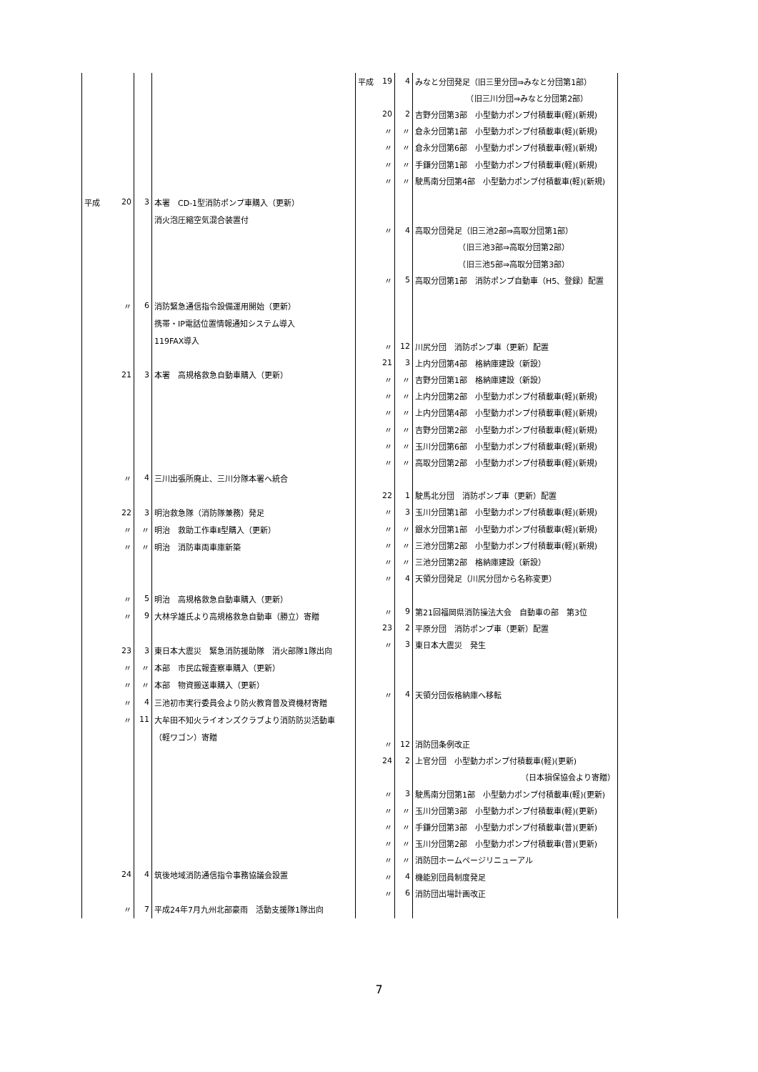| 平成 | 20 | 3 | 本署 CD-1型消防ポンプ車購入（更新） |
| | | | 消火泡圧縮空気混合装置付 |
| | 〃 | 6 | 消防緊急通信指令設備運用開始（更新） |
| | | | 携帯・IP電話位置情報通知システム導入 |
| | | | 119FAX導入 |
| | 21 | 3 | 本署 高規格救急自動車購入（更新） |
| | 〃 | 4 | 三川出張所廃止、三川分隊本署へ統合 |
| | 22 | 3 | 明治救急隊（消防隊兼務）発足 |
| | 〃 | 〃 | 明治 救助工作車Ⅱ型購入（更新） |
| | 〃 | 〃 | 明治 消防車両車庫新築 |
| | 〃 | 5 | 明治 高規格救急自動車購入（更新） |
| | 〃 | 9 | 大林孚雄氏より高規格救急自動車（勝立）寄贈 |
| | 23 | 3 | 東日本大震災 緊急消防援助隊 消火部隊1隊出向 |
| | 〃 | 〃 | 本部 市民広報査察車購入（更新） |
| | 〃 | 〃 | 本部 物資搬送車購入（更新） |
| | 〃 | 4 | 三池初市実行委員会より防火教育普及資機材寄贈 |
| | 〃 | 11 | 大牟田不知火ライオンズクラブより消防防災活動車 |
| | | | （軽ワゴン）寄贈 |
| | 24 | 4 | 筑後地域消防通信指令事務協議会設置 |
| | 〃 | 7 | 平成24年7月九州北部豪雨 活動支援隊1隊出向 |
| 平成 | 19 | 4 | みなと分団発足（旧三里分団⇒みなと分団第1部） |
| | | | （旧三川分団⇒みなと分団第2部） |
| | 20 | 2 | 吉野分団第3部 小型動力ポンプ付積載車(軽)(新規) |
| | 〃 | 〃 | 倉永分団第1部 小型動力ポンプ付積載車(軽)(新規) |
| | 〃 | 〃 | 倉永分団第6部 小型動力ポンプ付積載車(軽)(新規) |
| | 〃 | 〃 | 手鎌分団第1部 小型動力ポンプ付積載車(軽)(新規) |
| | 〃 | 〃 | 駛馬南分団第4部 小型動力ポンプ付積載車(軽)(新規) |
| | 〃 | 4 | 高取分団発足（旧三池2部⇒高取分団第1部） |
| | | | （旧三池3部⇒高取分団第2部） |
| | | | （旧三池5部⇒高取分団第3部） |
| | 〃 | 5 | 高取分団第1部 消防ポンプ自動車（H5、登録）配置 |
| | 〃 | 12 | 川尻分団 消防ポンプ車（更新）配置 |
| | 21 | 3 | 上内分団第4部 格納庫建設（新設） |
| | 〃 | 〃 | 吉野分団第1部 格納庫建設（新設） |
| | 〃 | 〃 | 上内分団第2部 小型動力ポンプ付積載車(軽)(新規) |
| | 〃 | 〃 | 上内分団第4部 小型動力ポンプ付積載車(軽)(新規) |
| | 〃 | 〃 | 吉野分団第2部 小型動力ポンプ付積載車(軽)(新規) |
| | 〃 | 〃 | 玉川分団第6部 小型動力ポンプ付積載車(軽)(新規) |
| | 〃 | 〃 | 高取分団第2部 小型動力ポンプ付積載車(軽)(新規) |
| | 22 | 1 | 駛馬北分団 消防ポンプ車（更新）配置 |
| | 〃 | 3 | 玉川分団第1部 小型動力ポンプ付積載車(軽)(新規) |
| | 〃 | 〃 | 銀水分団第1部 小型動力ポンプ付積載車(軽)(新規) |
| | 〃 | 〃 | 三池分団第2部 小型動力ポンプ付積載車(軽)(新規) |
| | 〃 | 〃 | 三池分団第2部 格納庫建設（新設） |
| | 〃 | 4 | 天領分団発足（川尻分団から名称変更） |
| | 〃 | 9 | 第21回福岡県消防操法大会 自動車の部 第3位 |
| | 23 | 2 | 平原分団 消防ポンプ車（更新）配置 |
| | 〃 | 3 | 東日本大震災 発生 |
| | 〃 | 4 | 天領分団仮格納庫へ移転 |
| | 〃 | 12 | 消防団条例改正 |
| | 24 | 2 | 上官分団 小型動力ポンプ付積載車(軽)(更新) |
| | | | （日本損保協会より寄贈） |
| | 〃 | 3 | 駛馬南分団第1部 小型動力ポンプ付積載車(軽)(更新) |
| | 〃 | 〃 | 玉川分団第3部 小型動力ポンプ付積載車(軽)(更新) |
| | 〃 | 〃 | 手鎌分団第3部 小型動力ポンプ付積載車(普)(更新) |
| | 〃 | 〃 | 玉川分団第2部 小型動力ポンプ付積載車(普)(更新) |
| | 〃 | 〃 | 消防団ホームページリニューアル |
| | 〃 | 4 | 機能別団員制度発足 |
| | 〃 | 6 | 消防団出場計画改正 |
7